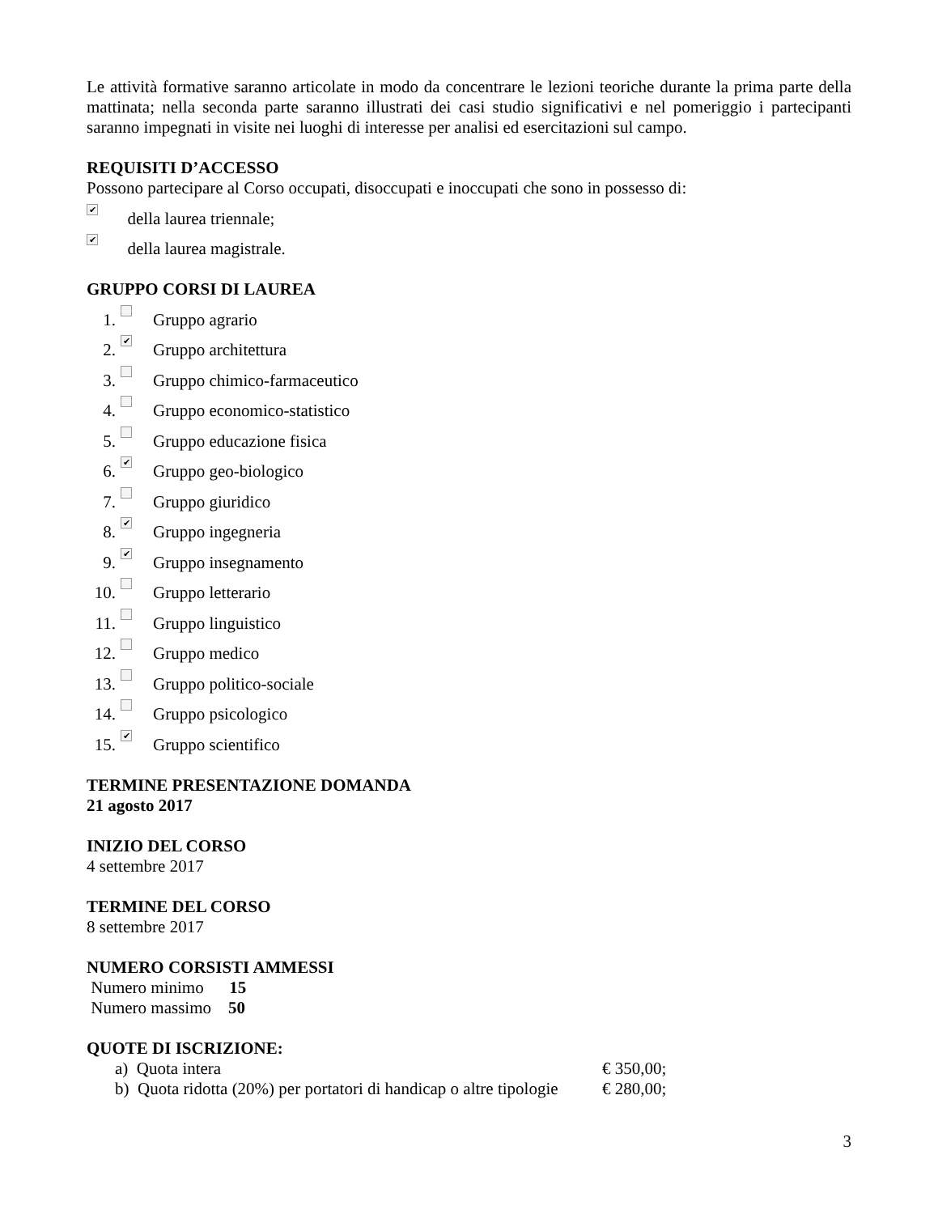Le attività formative saranno articolate in modo da concentrare le lezioni teoriche durante la prima parte della mattinata; nella seconda parte saranno illustrati dei casi studio significativi e nel pomeriggio i partecipanti saranno impegnati in visite nei luoghi di interesse per analisi ed esercitazioni sul campo.
REQUISITI D’ACCESSO
Possono partecipare al Corso occupati, disoccupati e inoccupati che sono in possesso di:
✔ della laurea triennale;
✔ della laurea magistrale.
GRUPPO CORSI DI LAUREA
1. Gruppo agrario
2. ✔ Gruppo architettura
3. Gruppo chimico-farmaceutico
4. Gruppo economico-statistico
5. Gruppo educazione fisica
6. ✔ Gruppo geo-biologico
7. Gruppo giuridico
8. ✔ Gruppo ingegneria
9. ✔ Gruppo insegnamento
10. Gruppo letterario
11. Gruppo linguistico
12. Gruppo medico
13. Gruppo politico-sociale
14. Gruppo psicologico
15. ✔ Gruppo scientifico
TERMINE PRESENTAZIONE DOMANDA
21 agosto 2017
INIZIO DEL CORSO
4 settembre 2017
TERMINE DEL CORSO
8 settembre 2017
NUMERO CORSISTI AMMESSI
Numero minimo 15
Numero massimo 50
QUOTE DI ISCRIZIONE:
a) Quota intera € 350,00;
b) Quota ridotta (20%) per portatori di handicap o altre tipologie € 280,00;
3